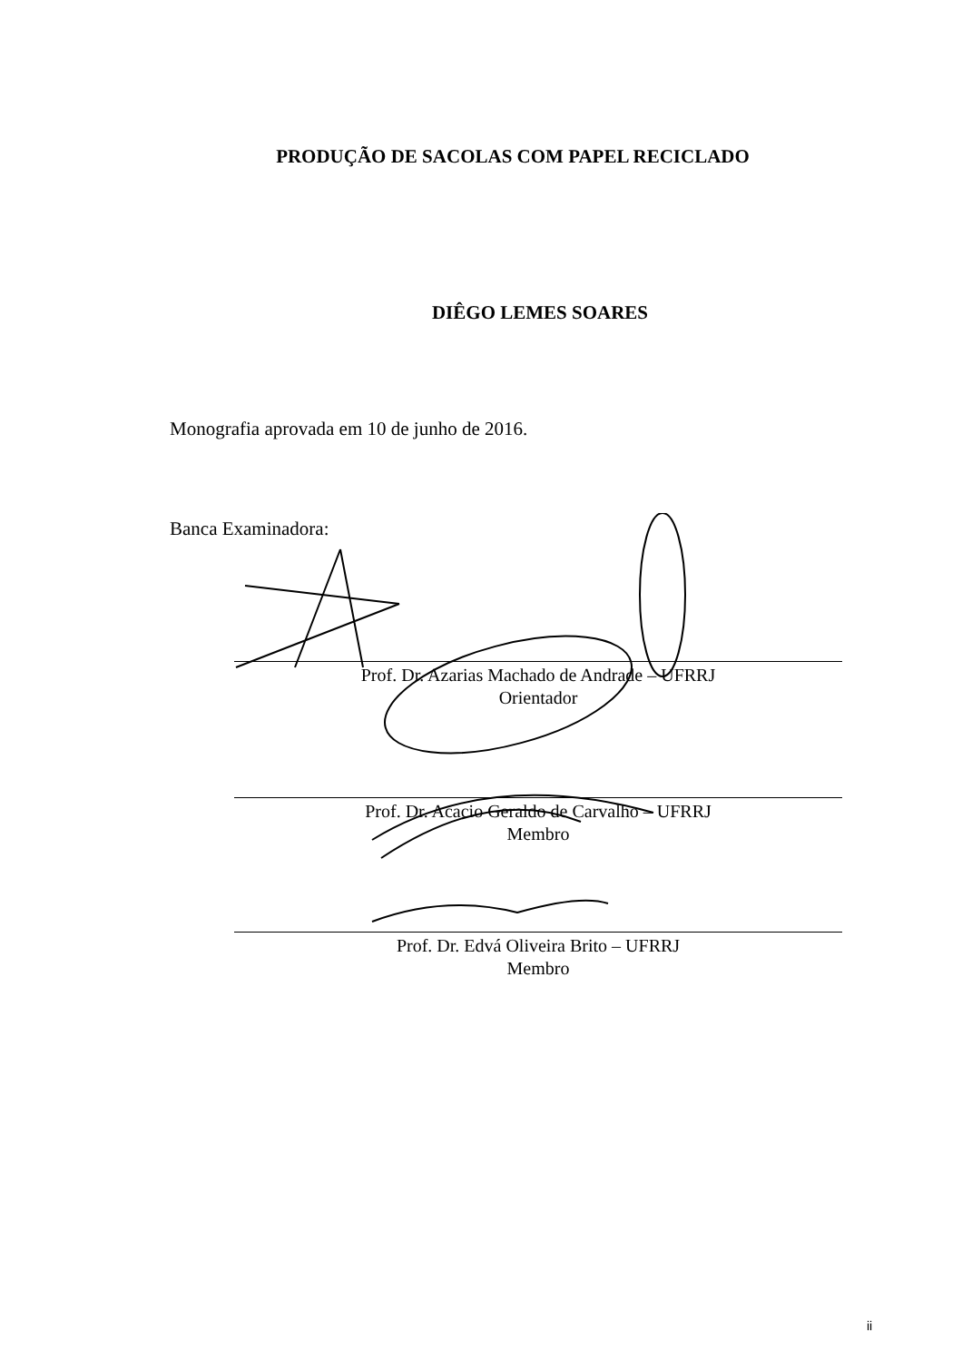PRODUÇÃO DE SACOLAS COM PAPEL RECICLADO
DIÊGO LEMES SOARES
Monografia aprovada em 10 de junho de 2016.
Banca Examinadora:
Prof. Dr. Azarias Machado de Andrade – UFRRJ
Orientador
Prof. Dr. Acacio Geraldo de Carvalho – UFRRJ
Membro
Prof. Dr. Edvá Oliveira Brito – UFRRJ
Membro
ii